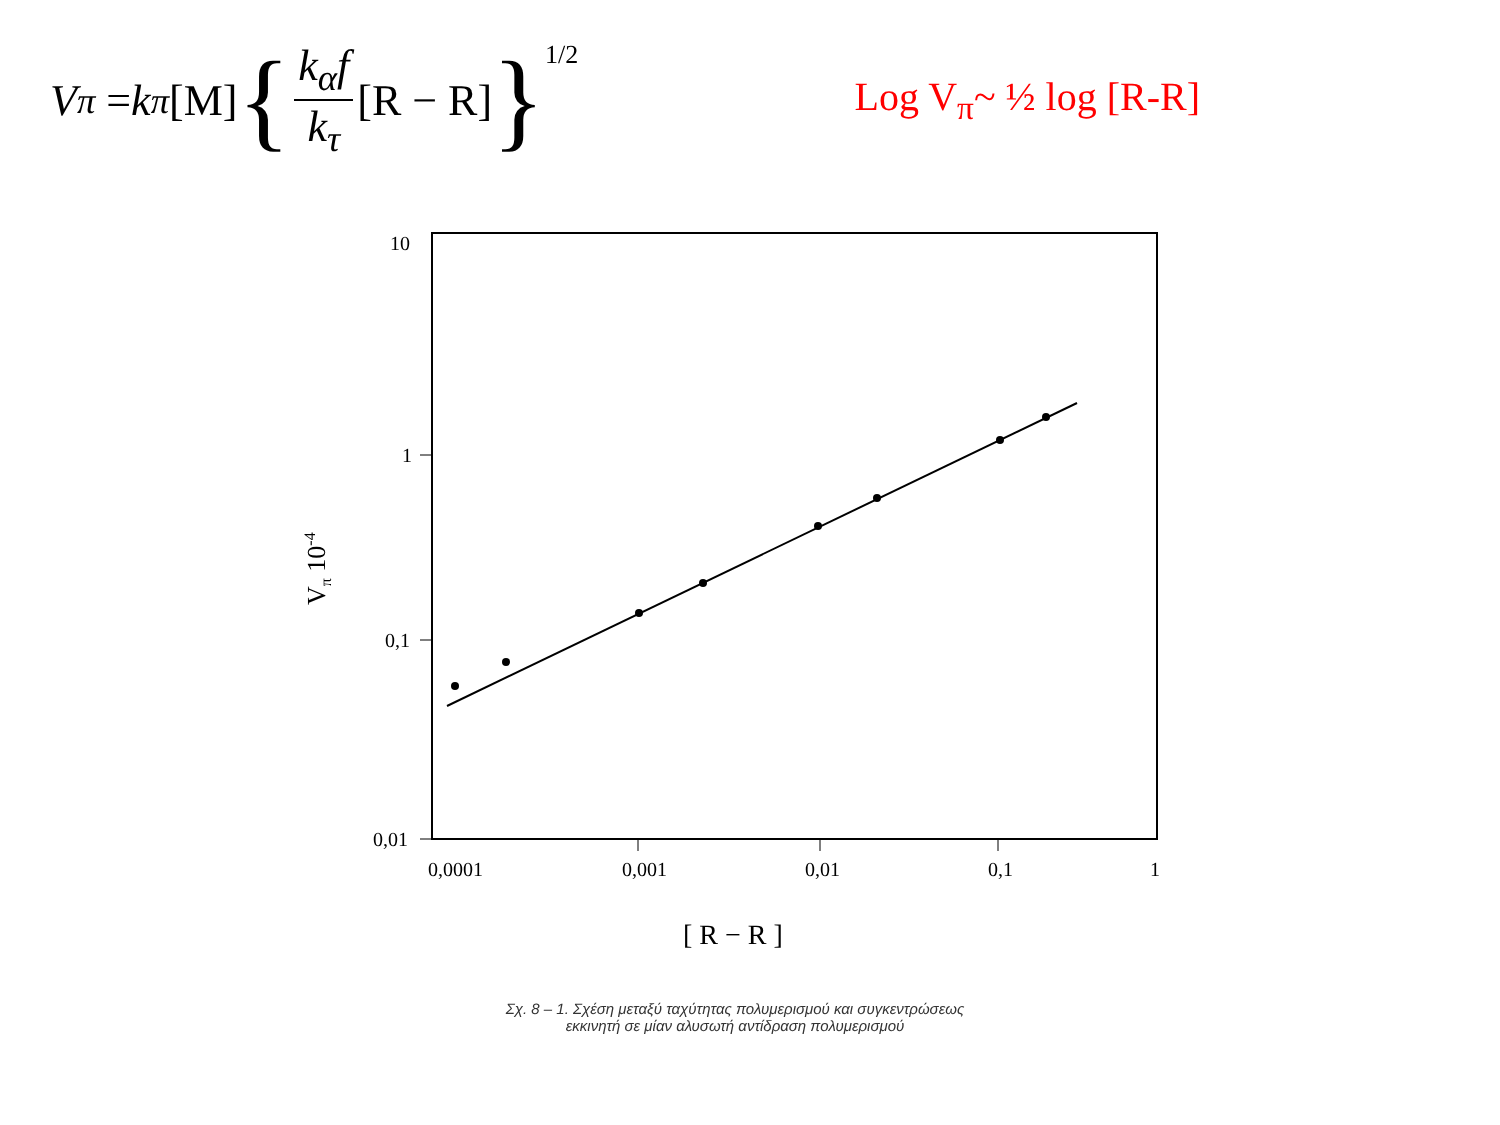V<sub>π</sub> = k<sub>π</sub> [M] { k<sub>α</sub>f k<sub>τ</sub> [R − R] }<sup>1/2</sup>
Log V<sub>π</sub>~ ½ log [R-R]
10
1
0,1
0,01
0,0001
0,001
0,01
0,1
1
[ R − R ]
Vπ 10-4
Σχ. 8 – 1. Σχέση μεταξύ ταχύτητας πολυμερισμού και συγκεντρώσεως
εκκινητή σε μίαν αλυσωτή αντίδραση πολυμερισμού